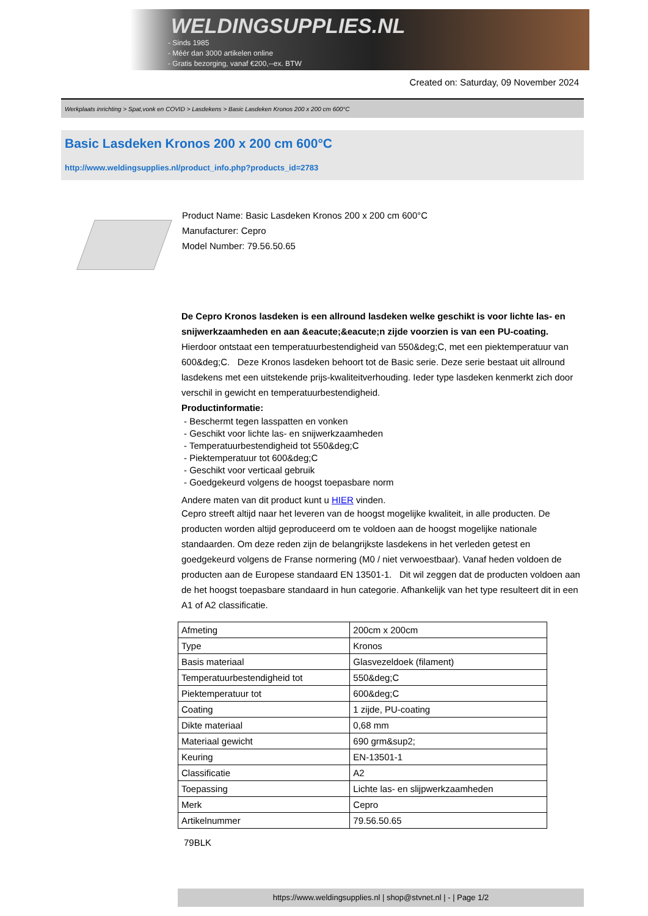WELDINGSUPPLIES.NL
- Sinds 1985
- Méér dan 3000 artikelen online
- Gratis bezorging, vanaf €200,--ex. BTW
Created on: Saturday, 09 November 2024
Werkplaats inrichting > Spat,vonk en COVID > Lasdekens > Basic Lasdeken Kronos 200 x 200 cm 600°C
Basic Lasdeken Kronos 200 x 200 cm 600°C
http://www.weldingsupplies.nl/product_info.php?products_id=2783
Product Name: Basic Lasdeken Kronos 200 x 200 cm 600°C
Manufacturer: Cepro
Model Number: 79.56.50.65
De Cepro Kronos lasdeken is een allround lasdeken welke geschikt is voor lichte las- en snijwerkzaamheden en aan &eacute;&eacute;n zijde voorzien is van een PU-coating. Hierdoor ontstaat een temperatuurbestendigheid van 550&deg;C, met een piektemperatuur van 600&deg;C. Deze Kronos lasdeken behoort tot de Basic serie. Deze serie bestaat uit allround lasdekens met een uitstekende prijs-kwaliteitverhouding. Ieder type lasdeken kenmerkt zich door verschil in gewicht en temperatuurbestendigheid.
Productinformatie:
- Beschermt tegen lasspatten en vonken
- Geschikt voor lichte las- en snijwerkzaamheden
- Temperatuurbestendigheid tot 550&deg;C
- Piektemperatuur tot 600&deg;C
- Geschikt voor verticaal gebruik
- Goedgekeurd volgens de hoogst toepasbare norm
Andere maten van dit product kunt u HIER vinden.
Cepro streeft altijd naar het leveren van de hoogst mogelijke kwaliteit, in alle producten. De producten worden altijd geproduceerd om te voldoen aan de hoogst mogelijke nationale standaarden. Om deze reden zijn de belangrijkste lasdekens in het verleden getest en goedgekeurd volgens de Franse normering (M0 / niet verwoestbaar). Vanaf heden voldoen de producten aan de Europese standaard EN 13501-1. Dit wil zeggen dat de producten voldoen aan de het hoogst toepasbare standaard in hun categorie. Afhankelijk van het type resulteert dit in een A1 of A2 classificatie.
| Afmeting | 200cm x 200cm |
| Type | Kronos |
| Basis materiaal | Glasvezeldoek (filament) |
| Temperatuurbestendigheid tot | 550&deg;C |
| Piektemperatuur tot | 600&deg;C |
| Coating | 1 zijde, PU-coating |
| Dikte materiaal | 0,68 mm |
| Materiaal gewicht | 690 grm&sup2; |
| Keuring | EN-13501-1 |
| Classificatie | A2 |
| Toepassing | Lichte las- en slijpwerkzaamheden |
| Merk | Cepro |
| Artikelnummer | 79.56.50.65 |
79BLK
https://www.weldingsupplies.nl | shop@stvnet.nl | - | Page 1/2